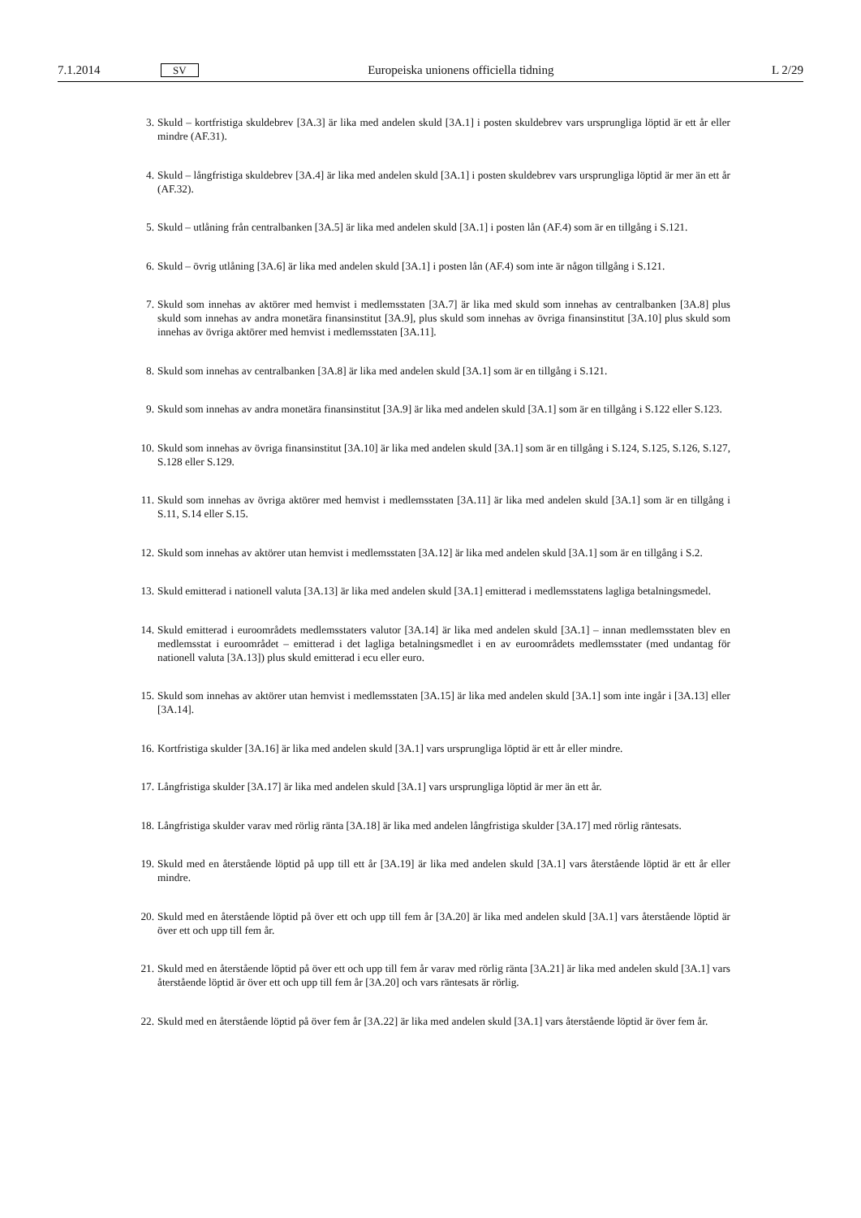7.1.2014 SV Europeiska unionens officiella tidning L 2/29
3. Skuld – kortfristiga skuldebrev [3A.3] är lika med andelen skuld [3A.1] i posten skuldebrev vars ursprungliga löptid är ett år eller mindre (AF.31).
4. Skuld – långfristiga skuldebrev [3A.4] är lika med andelen skuld [3A.1] i posten skuldebrev vars ursprungliga löptid är mer än ett år (AF.32).
5. Skuld – utlåning från centralbanken [3A.5] är lika med andelen skuld [3A.1] i posten lån (AF.4) som är en tillgång i S.121.
6. Skuld – övrig utlåning [3A.6] är lika med andelen skuld [3A.1] i posten lån (AF.4) som inte är någon tillgång i S.121.
7. Skuld som innehas av aktörer med hemvist i medlemsstaten [3A.7] är lika med skuld som innehas av centralbanken [3A.8] plus skuld som innehas av andra monetära finansinstitut [3A.9], plus skuld som innehas av övriga finans­institut [3A.10] plus skuld som innehas av övriga aktörer med hemvist i medlemsstaten [3A.11].
8. Skuld som innehas av centralbanken [3A.8] är lika med andelen skuld [3A.1] som är en tillgång i S.121.
9. Skuld som innehas av andra monetära finansinstitut [3A.9] är lika med andelen skuld [3A.1] som är en tillgång i S.122 eller S.123.
10. Skuld som innehas av övriga finansinstitut [3A.10] är lika med andelen skuld [3A.1] som är en tillgång i S.124, S.125, S.126, S.127, S.128 eller S.129.
11. Skuld som innehas av övriga aktörer med hemvist i medlemsstaten [3A.11] är lika med andelen skuld [3A.1] som är en tillgång i S.11, S.14 eller S.15.
12. Skuld som innehas av aktörer utan hemvist i medlemsstaten [3A.12] är lika med andelen skuld [3A.1] som är en tillgång i S.2.
13. Skuld emitterad i nationell valuta [3A.13] är lika med andelen skuld [3A.1] emitterad i medlemsstatens lagliga betalningsmedel.
14. Skuld emitterad i euroområdets medlemsstaters valutor [3A.14] är lika med andelen skuld [3A.1] – innan medlems­staten blev en medlemsstat i euroområdet – emitterad i det lagliga betalningsmedlet i en av euroområdets medlems­stater (med undantag för nationell valuta [3A.13]) plus skuld emitterad i ecu eller euro.
15. Skuld som innehas av aktörer utan hemvist i medlemsstaten [3A.15] är lika med andelen skuld [3A.1] som inte ingår i [3A.13] eller [3A.14].
16. Kortfristiga skulder [3A.16] är lika med andelen skuld [3A.1] vars ursprungliga löptid är ett år eller mindre.
17. Långfristiga skulder [3A.17] är lika med andelen skuld [3A.1] vars ursprungliga löptid är mer än ett år.
18. Långfristiga skulder varav med rörlig ränta [3A.18] är lika med andelen långfristiga skulder [3A.17] med rörlig räntesats.
19. Skuld med en återstående löptid på upp till ett år [3A.19] är lika med andelen skuld [3A.1] vars återstående löptid är ett år eller mindre.
20. Skuld med en återstående löptid på över ett och upp till fem år [3A.20] är lika med andelen skuld [3A.1] vars återstående löptid är över ett och upp till fem år.
21. Skuld med en återstående löptid på över ett och upp till fem år varav med rörlig ränta [3A.21] är lika med andelen skuld [3A.1] vars återstående löptid är över ett och upp till fem år [3A.20] och vars räntesats är rörlig.
22. Skuld med en återstående löptid på över fem år [3A.22] är lika med andelen skuld [3A.1] vars återstående löptid är över fem år.